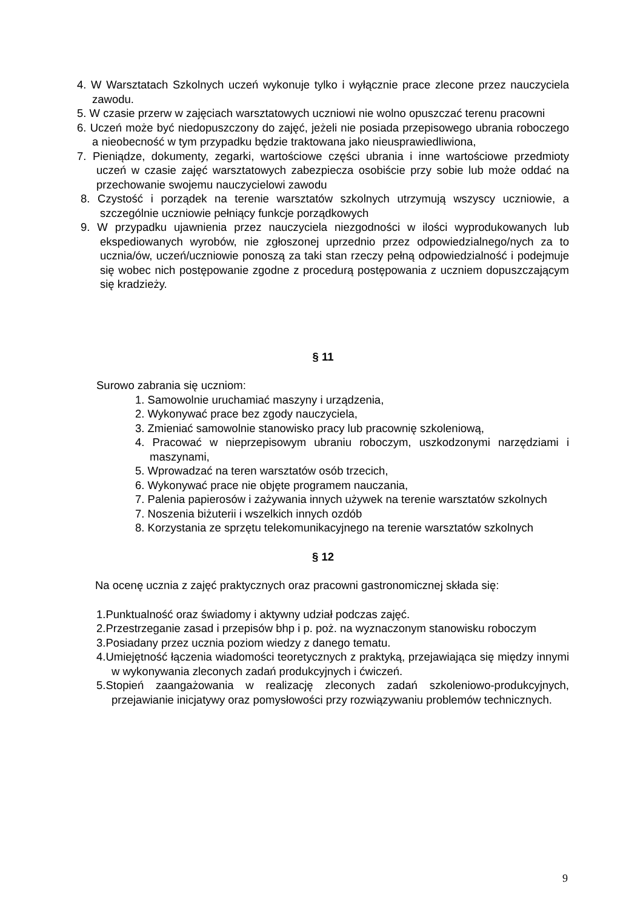4. W Warsztatach Szkolnych uczeń wykonuje tylko i wyłącznie prace zlecone przez nauczyciela zawodu.
5. W czasie przerw w zajęciach warsztatowych uczniowi nie wolno opuszczać terenu pracowni
6. Uczeń może być niedopuszczony do zajęć, jeżeli nie posiada przepisowego ubrania roboczego a nieobecność w tym przypadku będzie traktowana jako nieusprawiedliwiona,
7. Pieniądze, dokumenty, zegarki, wartościowe części ubrania i inne wartościowe przedmioty uczeń w czasie zajęć warsztatowych zabezpiecza osobiście przy sobie lub może oddać na przechowanie swojemu nauczycielowi zawodu
8. Czystość i porządek na terenie warsztatów szkolnych utrzymują wszyscy uczniowie, a szczególnie uczniowie pełniący funkcje porządkowych
9. W przypadku ujawnienia przez nauczyciela niezgodności w ilości wyprodukowanych lub ekspediowanych wyrobów, nie zgłoszonej uprzednio przez odpowiedzialnego/nych za to ucznia/ów, uczeń/uczniowie ponoszą za taki stan rzeczy pełną odpowiedzialność i podejmuje się wobec nich postępowanie zgodne z procedurą postępowania z uczniem dopuszczającym się kradzieży.
§ 11
Surowo zabrania się uczniom:
1. Samowolnie uruchamiać maszyny i urządzenia,
2. Wykonywać prace bez zgody nauczyciela,
3. Zmieniać samowolnie stanowisko pracy lub pracownię szkoleniową,
4. Pracować w nieprzepisowym ubraniu roboczym, uszkodzonymi narzędziami i maszynami,
5. Wprowadzać na teren warsztatów osób trzecich,
6. Wykonywać prace nie objęte programem nauczania,
7. Palenia papierosów i zażywania innych używek na terenie warsztatów szkolnych
7. Noszenia biżuterii i wszelkich innych ozdób
8. Korzystania ze sprzętu telekomunikacyjnego na terenie warsztatów szkolnych
§ 12
Na ocenę ucznia z zajęć praktycznych oraz pracowni gastronomicznej składa się:
1.Punktualność oraz świadomy i aktywny udział podczas zajęć.
2.Przestrzeganie zasad i przepisów bhp i p. poż. na wyznaczonym stanowisku roboczym
3.Posiadany przez ucznia poziom wiedzy z danego tematu.
4.Umiejętność łączenia wiadomości teoretycznych z praktyką, przejawiająca się między innymi w wykonywania zleconych zadań produkcyjnych i ćwiczeń.
5.Stopień zaangażowania w realizację zleconych zadań szkoleniowo-produkcyjnych, przejawianie inicjatywy oraz pomysłowości przy rozwiązywaniu problemów technicznych.
9